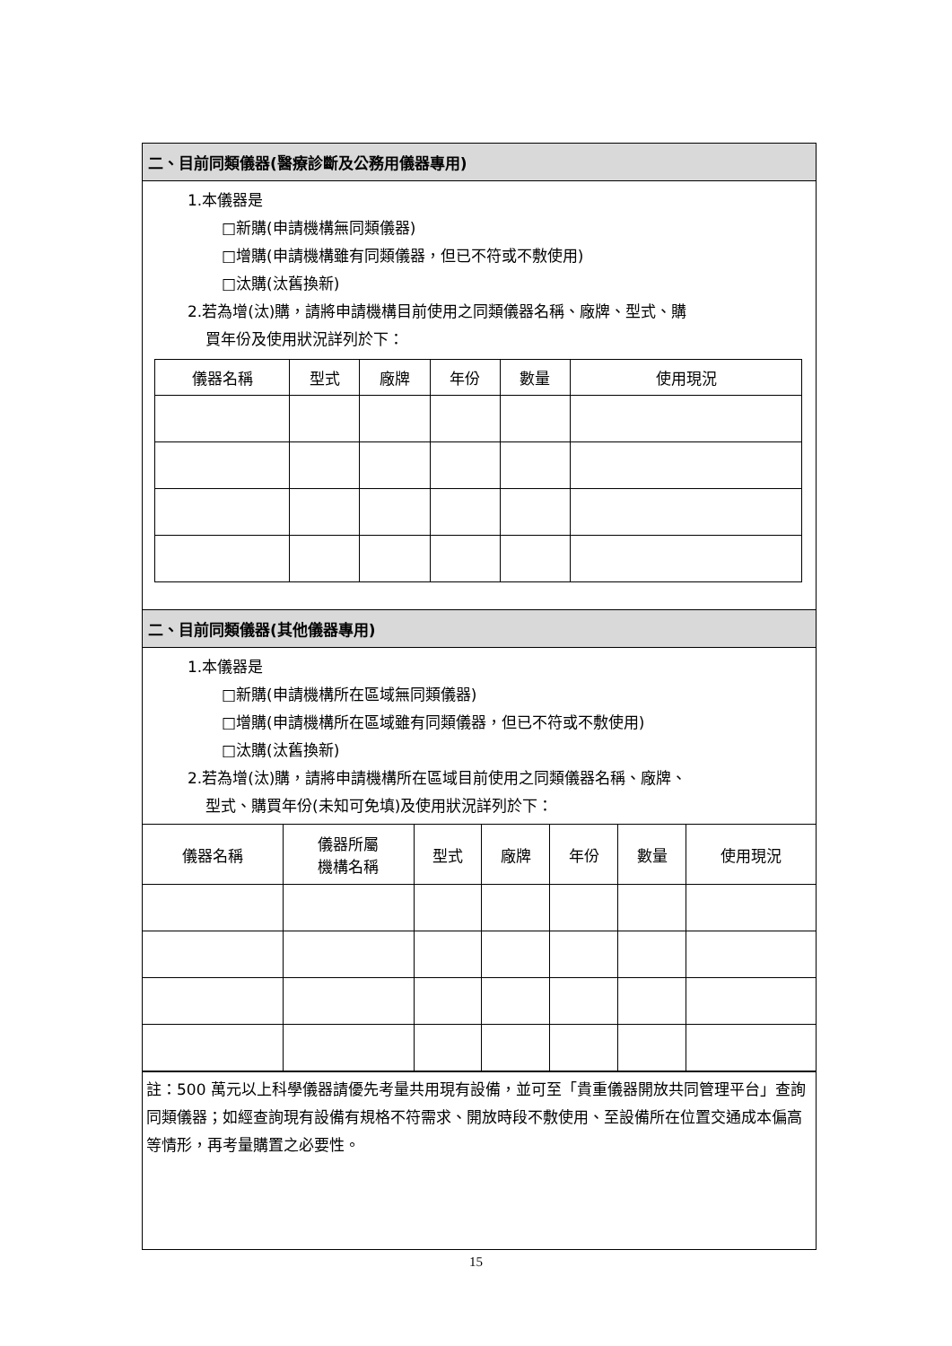二、目前同類儀器(醫療診斷及公務用儀器專用)
1.本儀器是
□新購(申請機構無同類儀器)
□增購(申請機構雖有同類儀器，但已不符或不敷使用)
□汰購(汰舊換新)
2.若為增(汰)購，請將申請機構目前使用之同類儀器名稱、廠牌、型式、購
買年份及使用狀況詳列於下：
| 儀器名稱 | 型式 | 廠牌 | 年份 | 數量 | 使用現況 |
| --- | --- | --- | --- | --- | --- |
二、目前同類儀器(其他儀器專用)
1.本儀器是
□新購(申請機構所在區域無同類儀器)
□增購(申請機構所在區域雖有同類儀器，但已不符或不敷使用)
□汰購(汰舊換新)
2.若為增(汰)購，請將申請機構所在區域目前使用之同類儀器名稱、廠牌、
型式、購買年份(未知可免填)及使用狀況詳列於下：
| 儀器名稱 | 儀器所屬 機構名稱 | 型式 | 廠牌 | 年份 | 數量 | 使用現況 |
| --- | --- | --- | --- | --- | --- | --- |
註：500 萬元以上科學儀器請優先考量共用現有設備，並可至「貴重儀器開放共同管理平台」查詢同類儀器；如經查詢現有設備有規格不符需求、開放時段不敷使用、至設備所在位置交通成本偏高等情形，再考量購置之必要性。
15